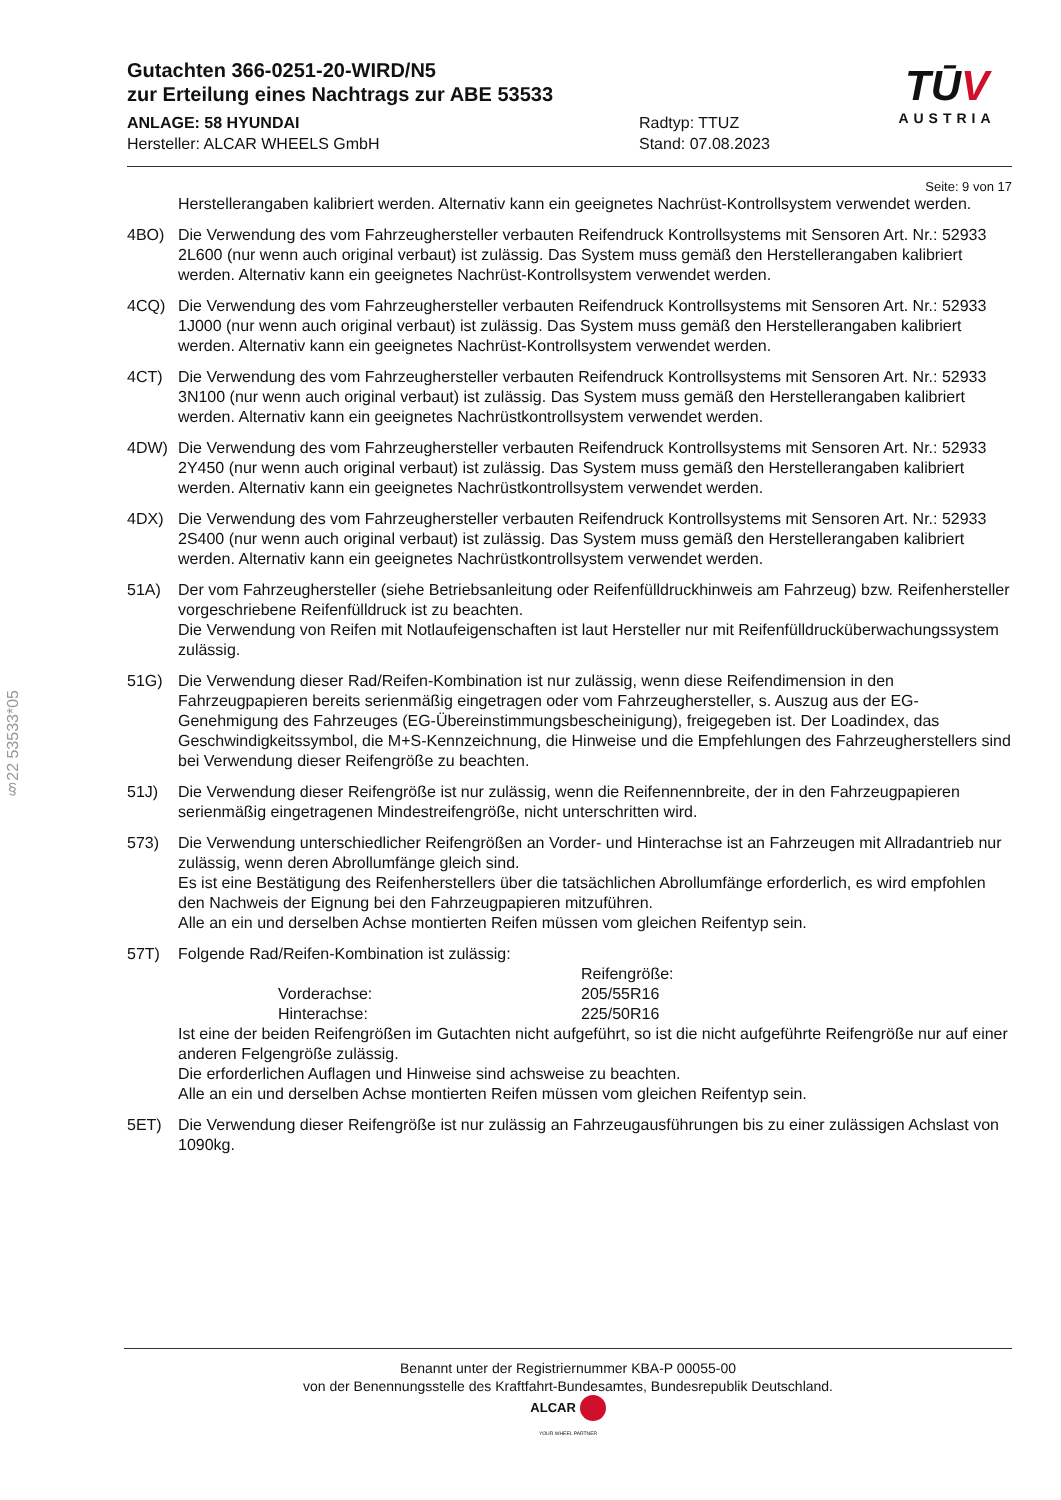§22 53533*05
TŪV
AUSTRIA
Gutachten 366-0251-20-WIRD/N5
zur Erteilung eines Nachtrags zur ABE 53533
ANLAGE: 58 HYUNDAI
Hersteller: ALCAR WHEELS GmbH
Radtyp: TTUZ
Stand: 07.08.2023
Seite: 9 von 17
Herstellerangaben kalibriert werden. Alternativ kann ein geeignetes Nachrüst-Kontrollsystem verwendet werden.
4BO) Die Verwendung des vom Fahrzeughersteller verbauten Reifendruck Kontrollsystems mit Sensoren Art. Nr.: 52933 2L600 (nur wenn auch original verbaut) ist zulässig. Das System muss gemäß den Herstellerangaben kalibriert werden. Alternativ kann ein geeignetes Nachrüst-Kontrollsystem verwendet werden.
4CQ) Die Verwendung des vom Fahrzeughersteller verbauten Reifendruck Kontrollsystems mit Sensoren Art. Nr.: 52933 1J000 (nur wenn auch original verbaut) ist zulässig. Das System muss gemäß den Herstellerangaben kalibriert werden. Alternativ kann ein geeignetes Nachrüst-Kontrollsystem verwendet werden.
4CT) Die Verwendung des vom Fahrzeughersteller verbauten Reifendruck Kontrollsystems mit Sensoren Art. Nr.: 52933 3N100 (nur wenn auch original verbaut) ist zulässig. Das System muss gemäß den Herstellerangaben kalibriert werden. Alternativ kann ein geeignetes Nachrüstkontrollsystem verwendet werden.
4DW) Die Verwendung des vom Fahrzeughersteller verbauten Reifendruck Kontrollsystems mit Sensoren Art. Nr.: 52933 2Y450 (nur wenn auch original verbaut) ist zulässig. Das System muss gemäß den Herstellerangaben kalibriert werden. Alternativ kann ein geeignetes Nachrüstkontrollsystem verwendet werden.
4DX) Die Verwendung des vom Fahrzeughersteller verbauten Reifendruck Kontrollsystems mit Sensoren Art. Nr.: 52933 2S400 (nur wenn auch original verbaut) ist zulässig. Das System muss gemäß den Herstellerangaben kalibriert werden. Alternativ kann ein geeignetes Nachrüstkontrollsystem verwendet werden.
51A) Der vom Fahrzeughersteller (siehe Betriebsanleitung oder Reifenfülldruckhinweis am Fahrzeug) bzw. Reifenhersteller vorgeschriebene Reifenfülldruck ist zu beachten.
Die Verwendung von Reifen mit Notlaufeigenschaften ist laut Hersteller nur mit Reifenfülldrucküberwachungssystem zulässig.
51G) Die Verwendung dieser Rad/Reifen-Kombination ist nur zulässig, wenn diese Reifendimension in den Fahrzeugpapieren bereits serienmäßig eingetragen oder vom Fahrzeughersteller, s. Auszug aus der EG-Genehmigung des Fahrzeuges (EG-Übereinstimmungsbescheinigung), freigegeben ist. Der Loadindex, das Geschwindigkeitssymbol, die M+S-Kennzeichnung, die Hinweise und die Empfehlungen des Fahrzeugherstellers sind bei Verwendung dieser Reifengröße zu beachten.
51J) Die Verwendung dieser Reifengröße ist nur zulässig, wenn die Reifennennbreite, der in den Fahrzeugpapieren serienmäßig eingetragenen Mindestreifengröße, nicht unterschritten wird.
573) Die Verwendung unterschiedlicher Reifengrößen an Vorder- und Hinterachse ist an Fahrzeugen mit Allradantrieb nur zulässig, wenn deren Abrollumfänge gleich sind.
Es ist eine Bestätigung des Reifenherstellers über die tatsächlichen Abrollumfänge erforderlich, es wird empfohlen den Nachweis der Eignung bei den Fahrzeugpapieren mitzuführen.
Alle an ein und derselben Achse montierten Reifen müssen vom gleichen Reifentyp sein.
57T) Folgende Rad/Reifen-Kombination ist zulässig:
| | Reifengröße: |
| Vorderachse: | 205/55R16 |
| Hinterachse: | 225/50R16 |
Ist eine der beiden Reifengrößen im Gutachten nicht aufgeführt, so ist die nicht aufgeführte Reifengröße nur auf einer anderen Felgengröße zulässig.
Die erforderlichen Auflagen und Hinweise sind achsweise zu beachten.
Alle an ein und derselben Achse montierten Reifen müssen vom gleichen Reifentyp sein.
5ET) Die Verwendung dieser Reifengröße ist nur zulässig an Fahrzeugausführungen bis zu einer zulässigen Achslast von 1090kg.
Benannt unter der Registriernummer KBA-P 00055-00
von der Benennungsstelle des Kraftfahrt-Bundesamtes, Bundesrepublik Deutschland.
ALCAR
YOUR WHEEL PARTNER